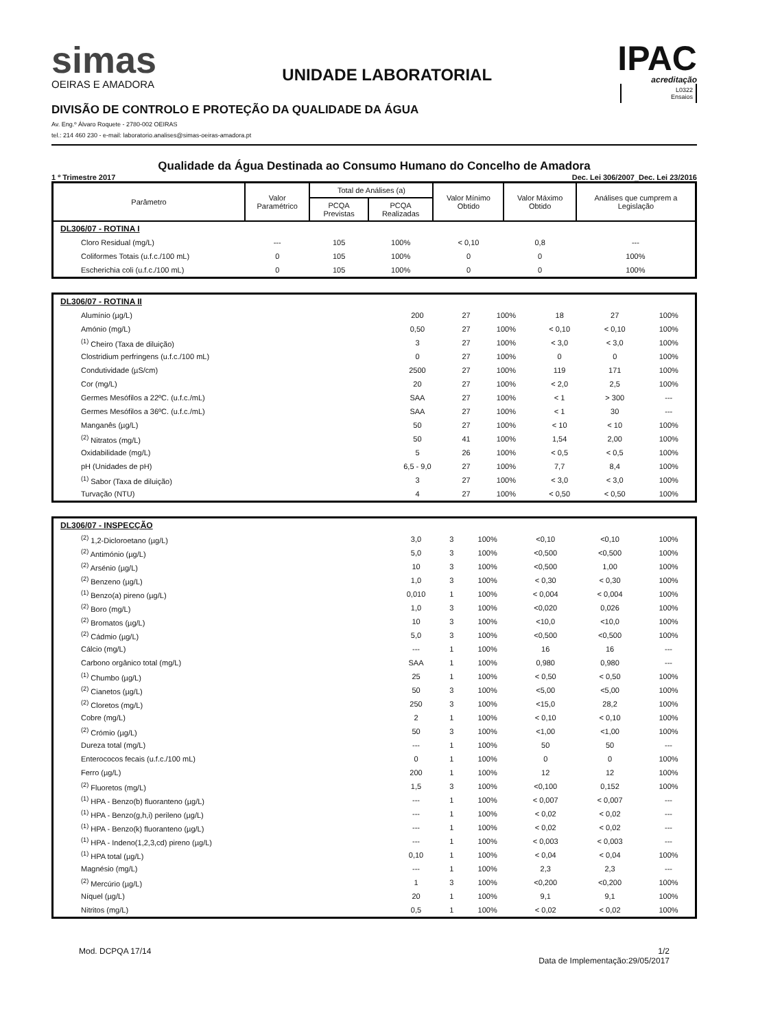simas
OEIRAS E AMADORA
UNIDADE LABORATORIAL
IPAC
acreditação
L0322
Ensaios
DIVISÃO DE CONTROLO E PROTEÇÃO DA QUALIDADE DA ÁGUA
Av. Eng.º Álvaro Roquete - 2780-002 OEIRAS
tel.: 214 460 230 - e-mail: laboratorio.analises@simas-oeiras-amadora.pt
Qualidade da Água Destinada ao Consumo Humano do Concelho de Amadora
1 º Trimestre 2017 Dec. Lei 306/2007_Dec. Lei 23/2016
| Parâmetro | Valor Paramétrico | Total de Análises (a) | | Valor Mínimo Obtido | Valor Máximo Obtido | Análises que cumprem a Legislação |
| --- | --- | --- | --- | --- | --- | --- |
| | | PCQA Previstas | PCQA Realizadas | | | |
| DL306/07 - ROTINA I | | | | | | |
| Cloro Residual (mg/L) | --- | 105 | 100% | < 0,10 | 0,8 | --- |
| Coliformes Totais (u.f.c./100 mL) | 0 | 105 | 100% | 0 | 0 | 100% |
| Escherichia coli (u.f.c./100 mL) | 0 | 105 | 100% | 0 | 0 | 100% |
| DL306/07 - ROTINA II | | | | | | |
| Alumínio (µg/L) | 200 | 27 | 100% | 18 | 27 | 100% |
| Amónio (mg/L) | 0,50 | 27 | 100% | < 0,10 | < 0,10 | 100% |
| <sup>(1)</sup> Cheiro (Taxa de diluição) | 3 | 27 | 100% | < 3,0 | < 3,0 | 100% |
| Clostridium perfringens (u.f.c./100 mL) | 0 | 27 | 100% | 0 | 0 | 100% |
| Condutividade (µS/cm) | 2500 | 27 | 100% | 119 | 171 | 100% |
| Cor (mg/L) | 20 | 27 | 100% | < 2,0 | 2,5 | 100% |
| Germes Mesófilos a 22ºC. (u.f.c./mL) | SAA | 27 | 100% | < 1 | > 300 | --- |
| Germes Mesófilos a 36ºC. (u.f.c./mL) | SAA | 27 | 100% | < 1 | 30 | --- |
| Manganês (µg/L) | 50 | 27 | 100% | < 10 | < 10 | 100% |
| <sup>(2)</sup> Nitratos (mg/L) | 50 | 41 | 100% | 1,54 | 2,00 | 100% |
| Oxidabilidade (mg/L) | 5 | 26 | 100% | < 0,5 | < 0,5 | 100% |
| pH (Unidades de pH) | 6,5 - 9,0 | 27 | 100% | 7,7 | 8,4 | 100% |
| <sup>(1)</sup> Sabor (Taxa de diluição) | 3 | 27 | 100% | < 3,0 | < 3,0 | 100% |
| Turvação (NTU) | 4 | 27 | 100% | < 0,50 | < 0,50 | 100% |
| DL306/07 - INSPECÇÃO | | | | | | |
| <sup>(2)</sup> 1,2-Dicloroetano (µg/L) | 3,0 | 3 | 100% | <0,10 | <0,10 | 100% |
| <sup>(2)</sup> Antimónio (µg/L) | 5,0 | 3 | 100% | <0,500 | <0,500 | 100% |
| <sup>(2)</sup> Arsénio (µg/L) | 10 | 3 | 100% | <0,500 | 1,00 | 100% |
| <sup>(2)</sup> Benzeno (µg/L) | 1,0 | 3 | 100% | < 0,30 | < 0,30 | 100% |
| <sup>(1)</sup> Benzo(a) pireno (µg/L) | 0,010 | 1 | 100% | < 0,004 | < 0,004 | 100% |
| <sup>(2)</sup> Boro (mg/L) | 1,0 | 3 | 100% | <0,020 | 0,026 | 100% |
| <sup>(2)</sup> Bromatos (µg/L) | 10 | 3 | 100% | <10,0 | <10,0 | 100% |
| <sup>(2)</sup> Cádmio (µg/L) | 5,0 | 3 | 100% | <0,500 | <0,500 | 100% |
| Cálcio (mg/L) | --- | 1 | 100% | 16 | 16 | --- |
| Carbono orgânico total (mg/L) | SAA | 1 | 100% | 0,980 | 0,980 | --- |
| <sup>(1)</sup> Chumbo (µg/L) | 25 | 1 | 100% | < 0,50 | < 0,50 | 100% |
| <sup>(2)</sup> Cianetos (µg/L) | 50 | 3 | 100% | <5,00 | <5,00 | 100% |
| <sup>(2)</sup> Cloretos (mg/L) | 250 | 3 | 100% | <15,0 | 28,2 | 100% |
| Cobre (mg/L) | 2 | 1 | 100% | < 0,10 | < 0,10 | 100% |
| <sup>(2)</sup> Crómio (µg/L) | 50 | 3 | 100% | <1,00 | <1,00 | 100% |
| Dureza total (mg/L) | --- | 1 | 100% | 50 | 50 | --- |
| Enterococos fecais (u.f.c./100 mL) | 0 | 1 | 100% | 0 | 0 | 100% |
| Ferro (µg/L) | 200 | 1 | 100% | 12 | 12 | 100% |
| <sup>(2)</sup> Fluoretos (mg/L) | 1,5 | 3 | 100% | <0,100 | 0,152 | 100% |
| <sup>(1)</sup> HPA - Benzo(b) fluoranteno (µg/L) | --- | 1 | 100% | < 0,007 | < 0,007 | --- |
| <sup>(1)</sup> HPA - Benzo(g,h,i) perileno (µg/L) | --- | 1 | 100% | < 0,02 | < 0,02 | --- |
| <sup>(1)</sup> HPA - Benzo(k) fluoranteno (µg/L) | --- | 1 | 100% | < 0,02 | < 0,02 | --- |
| <sup>(1)</sup> HPA - Indeno(1,2,3,cd) pireno (µg/L) | --- | 1 | 100% | < 0,003 | < 0,003 | --- |
| <sup>(1)</sup> HPA total (µg/L) | 0,10 | 1 | 100% | < 0,04 | < 0,04 | 100% |
| Magnésio (mg/L) | --- | 1 | 100% | 2,3 | 2,3 | --- |
| <sup>(2)</sup> Mercúrio (µg/L) | 1 | 3 | 100% | <0,200 | <0,200 | 100% |
| Níquel (µg/L) | 20 | 1 | 100% | 9,1 | 9,1 | 100% |
| Nitritos (mg/L) | 0,5 | 1 | 100% | < 0,02 | < 0,02 | 100% |
Mod. DCPQA 17/14 1/2
Data de Implementação:29/05/2017